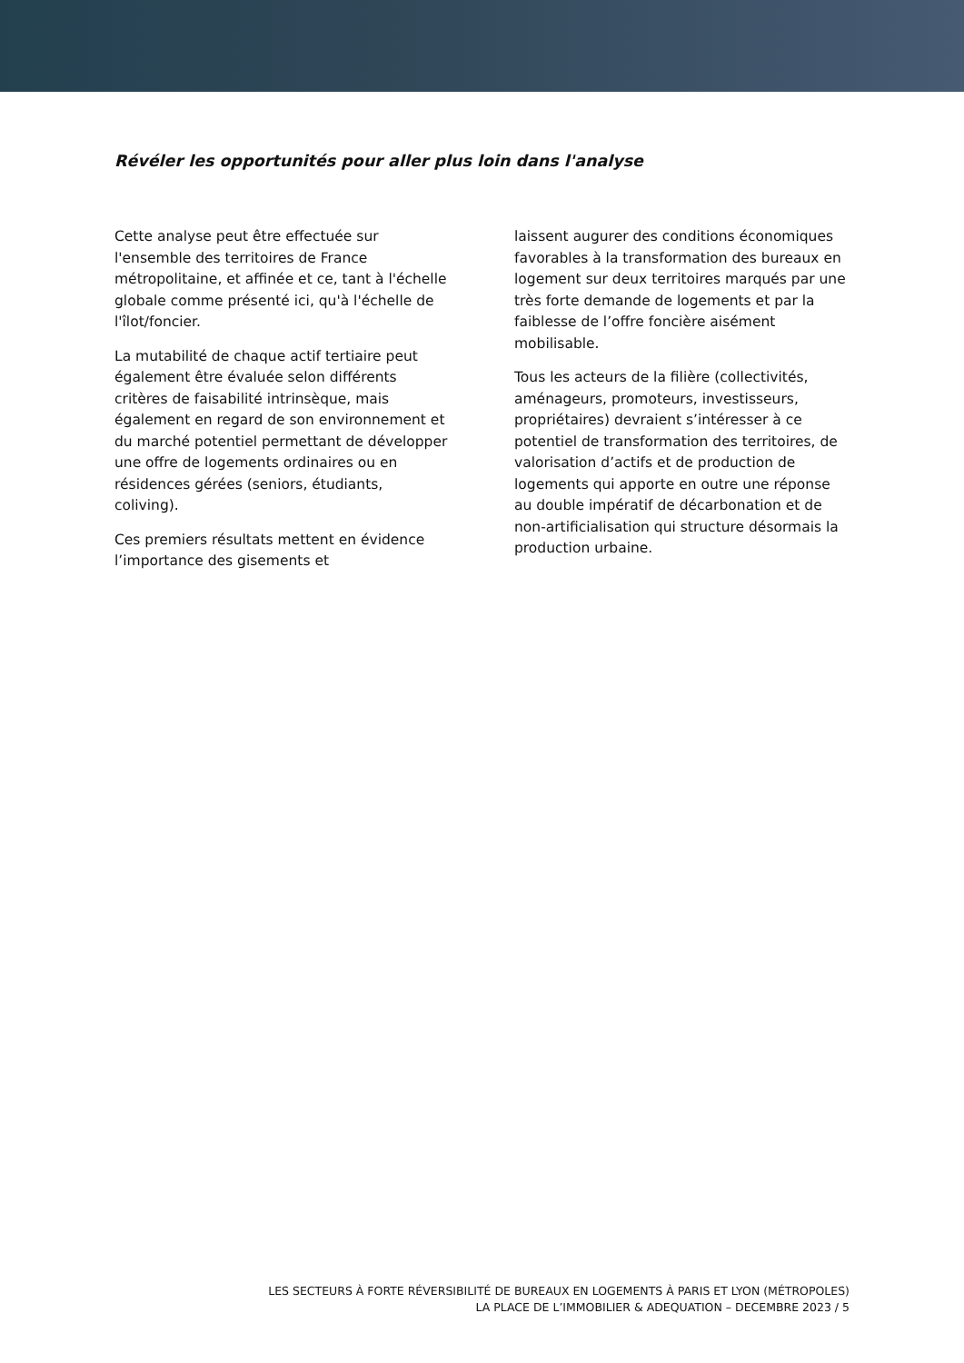Révéler les opportunités pour aller plus loin dans l'analyse
Cette analyse peut être effectuée sur l'ensemble des territoires de France métropolitaine, et affinée et ce, tant à l'échelle globale comme présenté ici, qu'à l'échelle de l'îlot/foncier.
La mutabilité de chaque actif tertiaire peut également être évaluée selon différents critères de faisabilité intrinsèque, mais également en regard de son environnement et du marché potentiel permettant de développer une offre de logements ordinaires ou en résidences gérées (seniors, étudiants, coliving).
Ces premiers résultats mettent en évidence l’importance des gisements et
laissent augurer des conditions économiques favorables à la transformation des bureaux en logement sur deux territoires marqués par une très forte demande de logements et par la faiblesse de l’offre foncière aisément mobilisable.
Tous les acteurs de la filière (collectivités, aménageurs, promoteurs, investisseurs, propriétaires) devraient s’intéresser à ce potentiel de transformation des territoires, de valorisation d’actifs et de production de logements qui apporte en outre une réponse au double impératif de décarbonation et de non-artificialisation qui structure désormais la production urbaine.
LES SECTEURS À FORTE RÉVERSIBILITÉ DE BUREAUX EN LOGEMENTS À PARIS ET LYON (MÉTROPOLES)
LA PLACE DE L’IMMOBILIER & ADEQUATION – DECEMBRE 2023 / 5